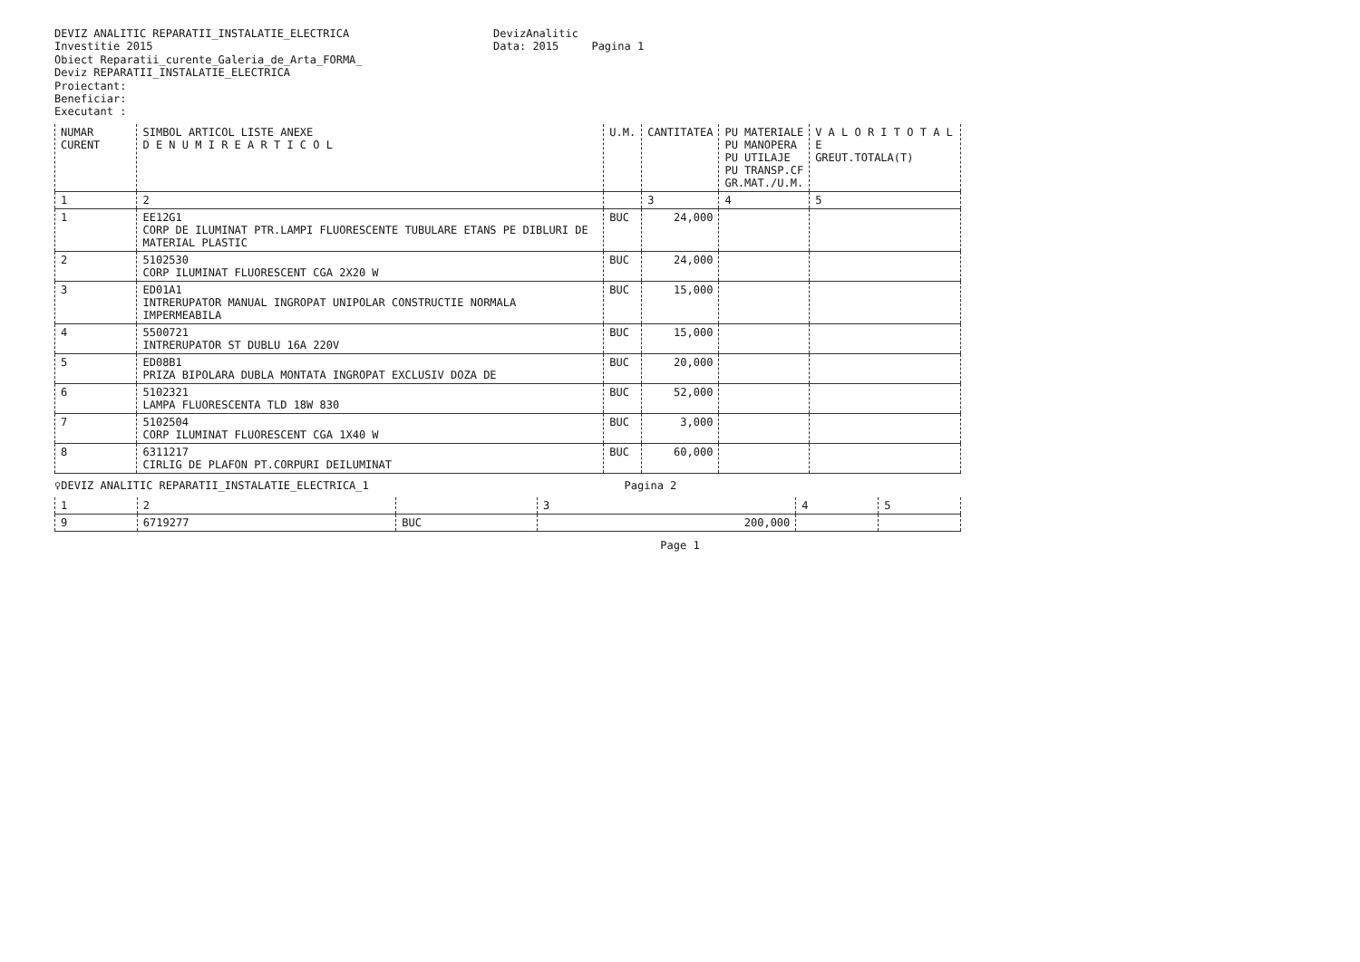DEVIZ ANALITIC REPARATII_INSTALATIE_ELECTRICA                      DevizAnalitic
Investitie 2015                                                    Data: 2015     Pagina 1
Obiect Reparatii_curente_Galeria_de_Arta_FORMA_
Deviz REPARATII_INSTALATIE_ELECTRICA
Proiectant:
Beneficiar:
Executant :
| NUMAR CURENT | SIMBOL ARTICOL LISTE ANEXE D E N U M I R E A R T I C O L | U.M. | CANTITATEA | PU MATERIALE PU MANOPERA PU UTILAJE PU TRANSP.CF GR.MAT./U.M. | V A L O R I T O T A L E GREUT.TOTALA(T) |
| --- | --- | --- | --- | --- | --- |
| 1 | 2 | | 3 | 4 | 5 |
| 1 | EE12G1 CORP DE ILUMINAT PTR.LAMPI FLUORESCENTE TUBULARE ETANS PE DIBLURI DE MATERIAL PLASTIC | BUC | 24,000 | | |
| 2 | 5102530 CORP ILUMINAT FLUORESCENT CGA 2X20 W | BUC | 24,000 | | |
| 3 | ED01A1 INTRERUPATOR MANUAL INGROPAT UNIPOLAR CONSTRUCTIE NORMALA IMPERMEABILA | BUC | 15,000 | | |
| 4 | 5500721 INTRERUPATOR ST DUBLU 16A 220V | BUC | 15,000 | | |
| 5 | ED08B1 PRIZA BIPOLARA DUBLA MONTATA INGROPAT EXCLUSIV DOZA DE | BUC | 20,000 | | |
| 6 | 5102321 LAMPA FLUORESCENTA TLD 18W 830 | BUC | 52,000 | | |
| 7 | 5102504 CORP ILUMINAT FLUORESCENT CGA 1X40 W | BUC | 3,000 | | |
| 8 | 6311217 CIRLIG DE PLAFON PT.CORPURI DEILUMINAT | BUC | 60,000 | | |
♀DEVIZ ANALITIC REPARATII_INSTALATIE_ELECTRICA_1                                       Pagina 2
| 1 | 2 | | 3 | 4 | 5 |
| 9 | 6719277 | BUC | 200,000 | | |
Page 1